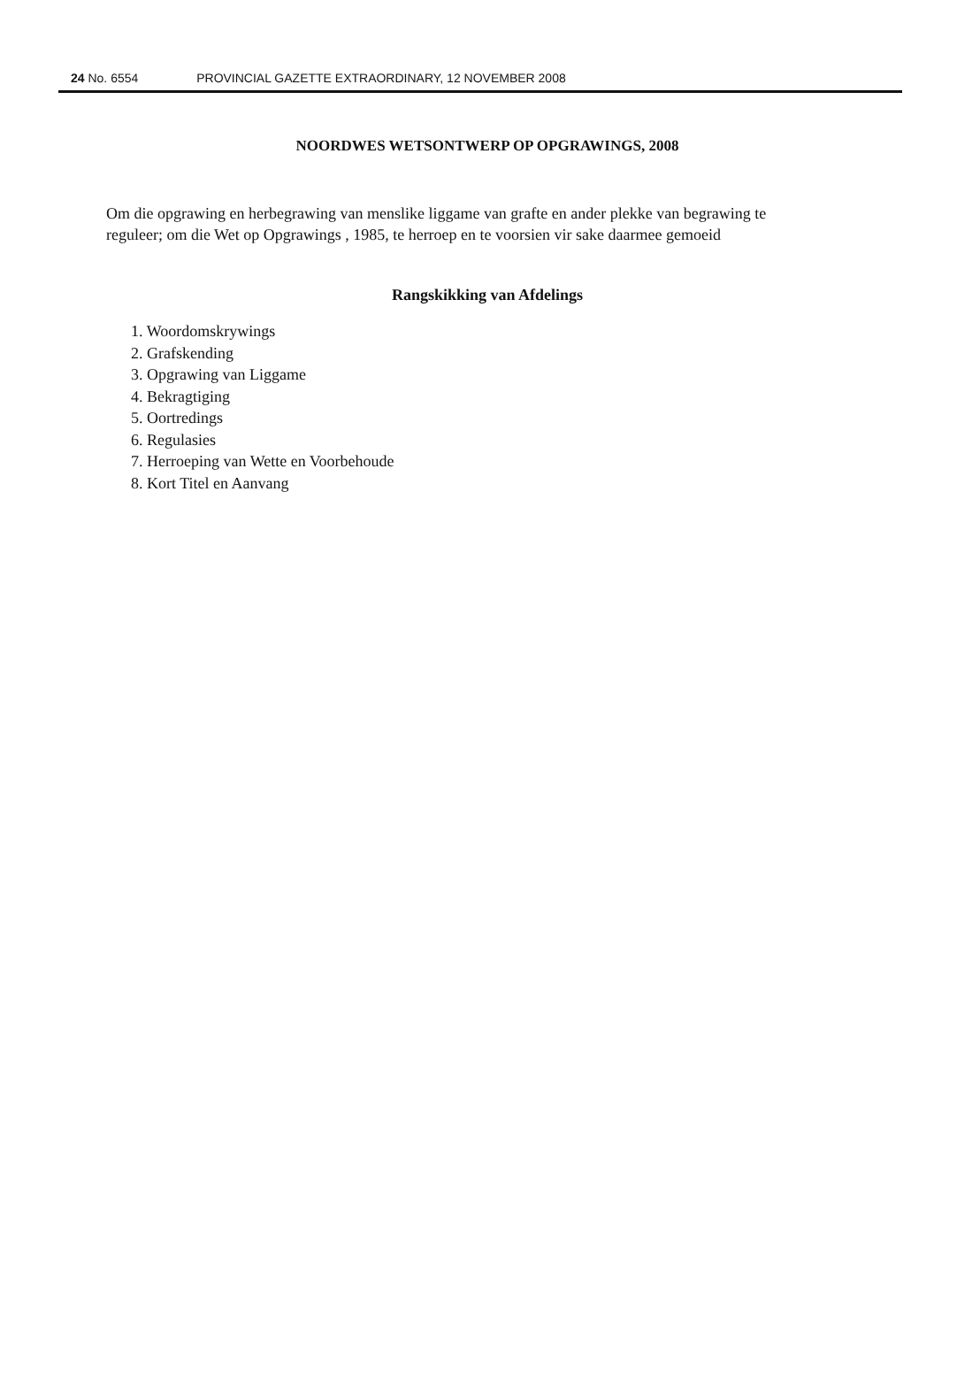24 No. 6554 PROVINCIAL GAZETTE EXTRAORDINARY, 12 NOVEMBER 2008
NOORDWES WETSONTWERP OP OPGRAWINGS, 2008
Om die opgrawing en herbegrawing van menslike liggame van grafte en ander plekke van begrawing te reguleer; om die Wet op Opgrawings , 1985, te herroep en te voorsien vir sake daarmee gemoeid
Rangskikking van Afdelings
1. Woordomskrywings
2. Grafskending
3. Opgrawing van Liggame
4. Bekragtiging
5. Oortredings
6. Regulasies
7. Herroeping van Wette en Voorbehoude
8. Kort Titel en Aanvang